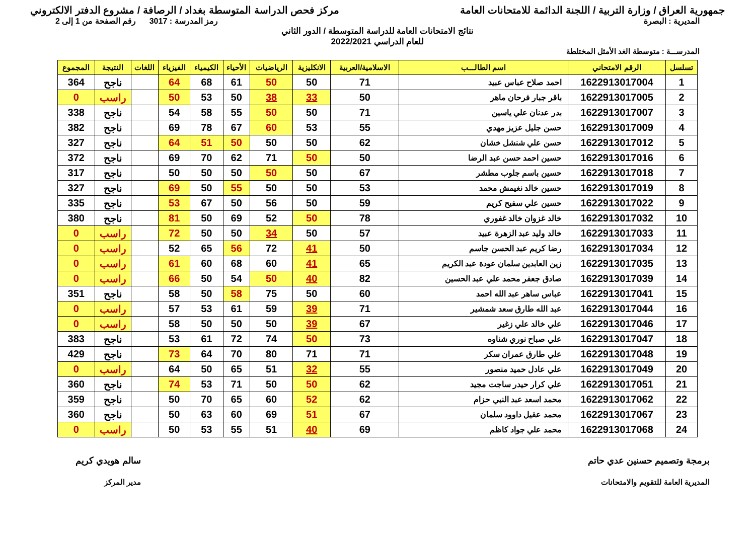جمهورية العراق / وزارة التربية / اللجنة الدائمة للامتحانات العامة
مركز فحص الدراسة المتوسطة بغداد / الرصافة / مشروع الدفتر الالكتروني
المديرية : البصرة رمز المدرسة : 3017 رقم الصفحة من 1 إلى 2
نتائج الامتحانات العامة للدراسة المتوسطة / الدور الثاني
للعام الدراسي 2022/2021
المدرســـة : متوسطة الغد الأمثل المختلطة
| تسلسل | الرقم الامتحاني | اسم الطالـــب | الاسلامية/العربية | الانكليزية | الرياضيات | الأحياء | الكيمياء | الفيزياء | اللغات | النتيجة | المجموع |
| --- | --- | --- | --- | --- | --- | --- | --- | --- | --- | --- | --- |
| 1 | 1622913017004 | احمد صلاح عباس عبيد | 71 | 50 | 50 | 61 | 68 | 64 | | ناجح | 364 |
| 2 | 1622913017005 | باقر جبار فرحان ماهر | 50 | 33 | 38 | 50 | 53 | 50 | | راسب | 0 |
| 3 | 1622913017007 | بدر عدنان علي ياسين | 71 | 50 | 50 | 55 | 58 | 54 | | ناجح | 338 |
| 4 | 1622913017009 | حسن جليل عزيز مهدي | 55 | 53 | 60 | 67 | 78 | 69 | | ناجح | 382 |
| 5 | 1622913017012 | حسن علي شنشل خشان | 62 | 50 | 50 | 50 | 51 | 64 | | ناجح | 327 |
| 6 | 1622913017016 | حسين احمد حسن عبد الرضا | 50 | 50 | 71 | 62 | 70 | 69 | | ناجح | 372 |
| 7 | 1622913017018 | حسين باسم جلوب مطشر | 67 | 50 | 50 | 50 | 50 | 50 | | ناجح | 317 |
| 8 | 1622913017019 | حسين خالد نغيمش محمد | 53 | 50 | 50 | 55 | 50 | 69 | | ناجح | 327 |
| 9 | 1622913017022 | حسين علي سفيح كريم | 59 | 50 | 56 | 50 | 67 | 53 | | ناجح | 335 |
| 10 | 1622913017032 | خالد غزوان خالد غفوري | 78 | 50 | 52 | 69 | 50 | 81 | | ناجح | 380 |
| 11 | 1622913017033 | خالد وليد عبد الزهرة عبيد | 57 | 50 | 34 | 50 | 50 | 72 | | راسب | 0 |
| 12 | 1622913017034 | رضا كريم عبد الحسن جاسم | 50 | 41 | 72 | 56 | 65 | 52 | | راسب | 0 |
| 13 | 1622913017035 | زين العابدين سلمان عودة عبد الكريم | 65 | 41 | 60 | 68 | 60 | 61 | | راسب | 0 |
| 14 | 1622913017039 | صادق جعفر محمد علي عبد الحسين | 82 | 40 | 50 | 54 | 50 | 66 | | راسب | 0 |
| 15 | 1622913017041 | عباس ساهر عبد الله احمد | 60 | 50 | 75 | 58 | 50 | 58 | | ناجح | 351 |
| 16 | 1622913017044 | عبد الله طارق سعد شمشير | 71 | 39 | 59 | 61 | 53 | 57 | | راسب | 0 |
| 17 | 1622913017046 | علي خالد علي زغير | 67 | 39 | 50 | 50 | 50 | 58 | | راسب | 0 |
| 18 | 1622913017047 | علي صباح نوري شناوه | 73 | 50 | 74 | 72 | 61 | 53 | | ناجح | 383 |
| 19 | 1622913017048 | علي طارق عمران سكر | 71 | 71 | 80 | 70 | 64 | 73 | | ناجح | 429 |
| 20 | 1622913017049 | علي عادل حميد منصور | 55 | 32 | 51 | 65 | 50 | 64 | | راسب | 0 |
| 21 | 1622913017051 | علي كرار حيدر ساجت مجيد | 62 | 50 | 50 | 71 | 53 | 74 | | ناجح | 360 |
| 22 | 1622913017062 | محمد اسعد عبد النبي حزام | 62 | 52 | 60 | 65 | 70 | 50 | | ناجح | 359 |
| 23 | 1622913017067 | محمد عقيل داوود سلمان | 67 | 51 | 69 | 60 | 63 | 50 | | ناجح | 360 |
| 24 | 1622913017068 | محمد علي جواد كاظم | 69 | 40 | 51 | 55 | 53 | 50 | | راسب | 0 |
برمجة وتصميم حسنين عدي حاتم
المديرية العامة للتقويم والامتحانات
سالم هويدي كريم
مدير المركز